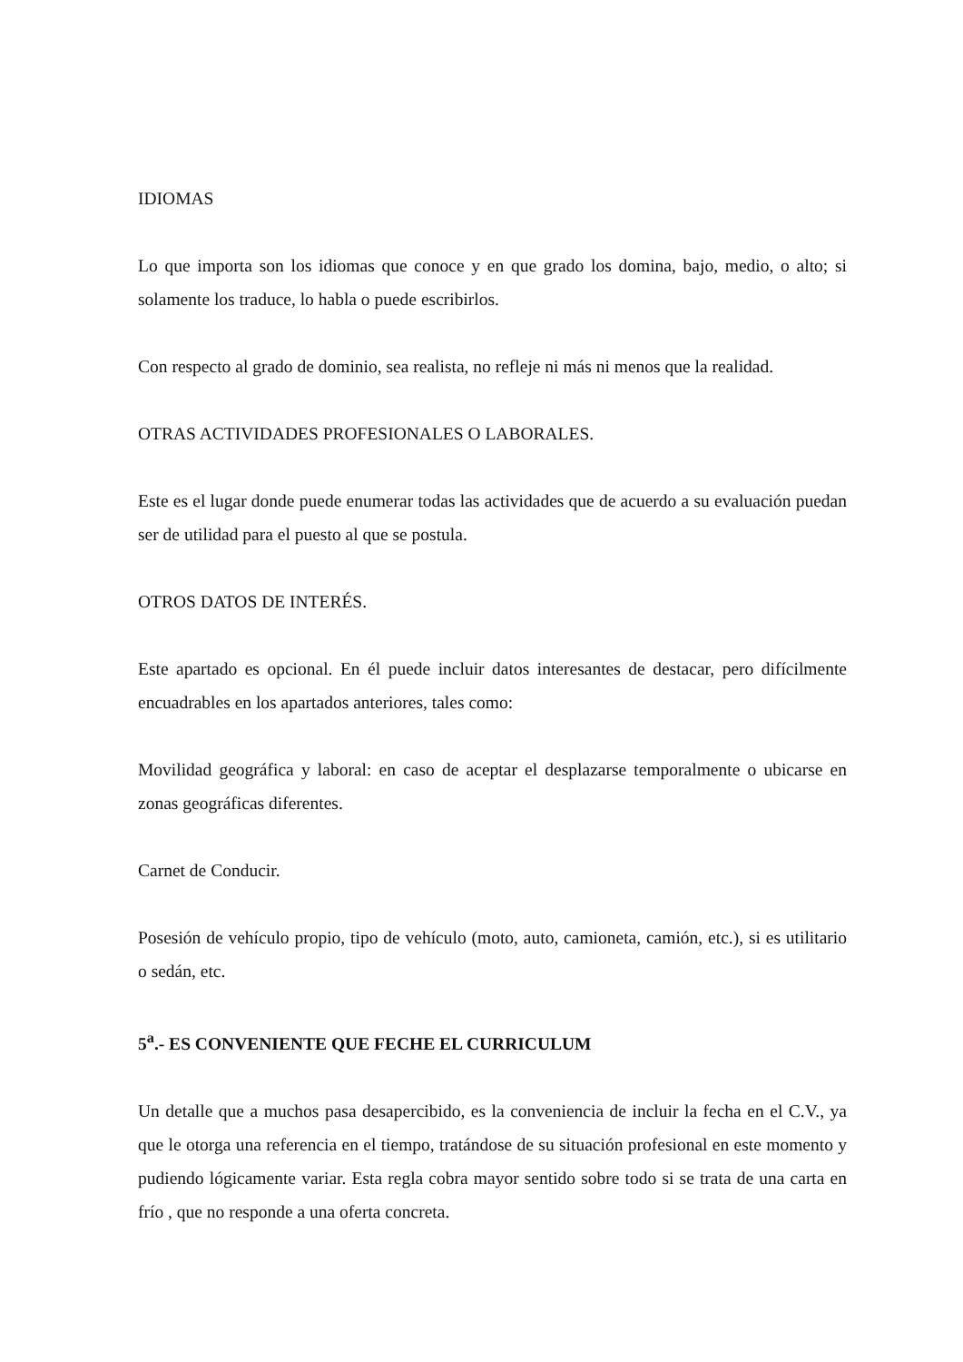IDIOMAS
Lo que importa son los idiomas que conoce y en que grado los domina, bajo, medio, o alto; si solamente los traduce, lo habla o puede escribirlos.
Con respecto al grado de dominio, sea realista, no refleje ni más ni menos que la realidad.
OTRAS ACTIVIDADES PROFESIONALES O LABORALES.
Este es el lugar donde puede enumerar todas las actividades que de acuerdo a su evaluación puedan ser de utilidad para el puesto al que se postula.
OTROS DATOS DE INTERÉS.
Este apartado es opcional. En él puede incluir datos interesantes de destacar, pero difícilmente encuadrables en los apartados anteriores, tales como:
Movilidad geográfica y laboral: en caso de aceptar el desplazarse temporalmente o ubicarse en zonas geográficas diferentes.
Carnet de Conducir.
Posesión de vehículo propio, tipo de vehículo (moto, auto, camioneta, camión, etc.), si es utilitario o sedán, etc.
5<sup>a</sup>.- ES CONVENIENTE QUE FECHE EL CURRICULUM
Un detalle que a muchos pasa desapercibido, es la conveniencia de incluir la fecha en el C.V., ya que le otorga una referencia en el tiempo, tratándose de su situación profesional en este momento y pudiendo lógicamente variar. Esta regla cobra mayor sentido sobre todo si se trata de una carta en frío , que no responde a una oferta concreta.